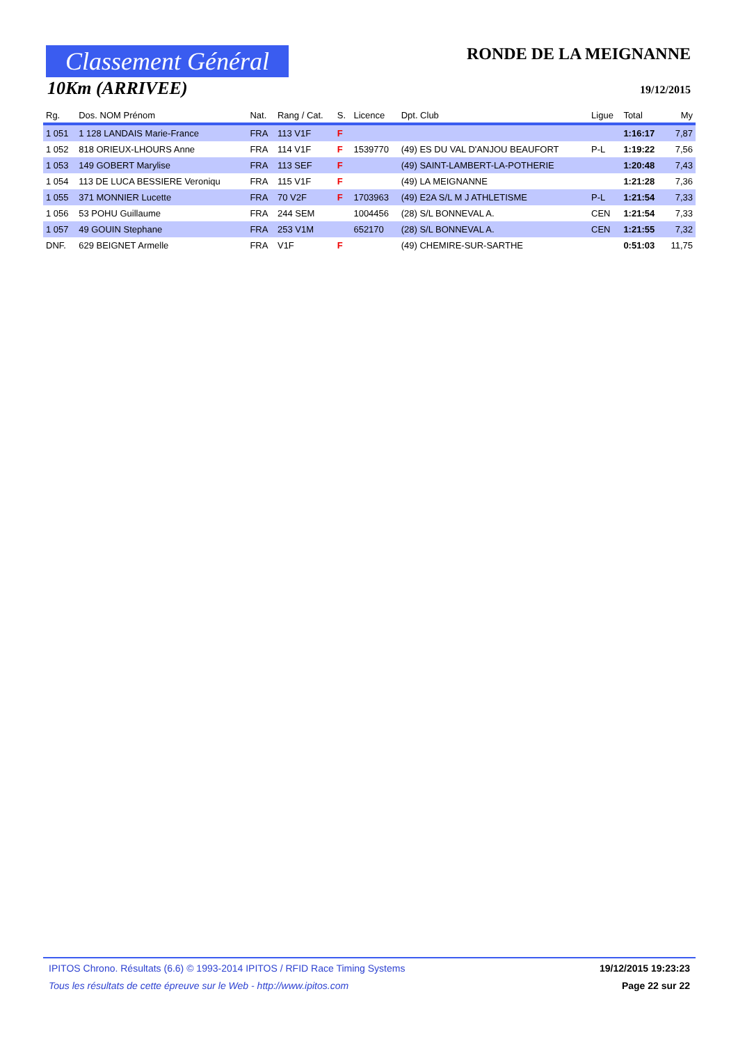Classement Général
10Km (ARRIVEE)
RONDE DE LA MEIGNANNE
19/12/2015
| Rg. | Dos. NOM Prénom | Nat. | Rang / Cat. | S. | Licence | Dpt. Club | Ligue | Total | My |
| --- | --- | --- | --- | --- | --- | --- | --- | --- | --- |
| 1 051 | 1 128 LANDAIS Marie-France | FRA | 113 V1F | F | | | | 1:16:17 | 7,87 |
| 1 052 | 818 ORIEUX-LHOURS Anne | FRA | 114 V1F | F | 1539770 | (49) ES DU VAL D'ANJOU BEAUFORT | P-L | 1:19:22 | 7,56 |
| 1 053 | 149 GOBERT Marylise | FRA | 113 SEF | F | | (49) SAINT-LAMBERT-LA-POTHERIE | | 1:20:48 | 7,43 |
| 1 054 | 113 DE LUCA BESSIERE Veroniqu | FRA | 115 V1F | F | | (49) LA MEIGNANNE | | 1:21:28 | 7,36 |
| 1 055 | 371 MONNIER Lucette | FRA | 70 V2F | F | 1703963 | (49) E2A S/L M J ATHLETISME | P-L | 1:21:54 | 7,33 |
| 1 056 | 53 POHU Guillaume | FRA | 244 SEM | | 1004456 | (28) S/L BONNEVAL A. | CEN | 1:21:54 | 7,33 |
| 1 057 | 49 GOUIN Stephane | FRA | 253 V1M | | 652170 | (28) S/L BONNEVAL A. | CEN | 1:21:55 | 7,32 |
| DNF. | 629 BEIGNET Armelle | FRA | V1F | F | | (49) CHEMIRE-SUR-SARTHE | | 0:51:03 | 11,75 |
IPITOS Chrono. Résultats (6.6) © 1993-2014 IPITOS / RFID Race Timing Systems 19/12/2015 19:23:23
Tous les résultats de cette épreuve sur le Web - http://www.ipitos.com Page 22 sur 22